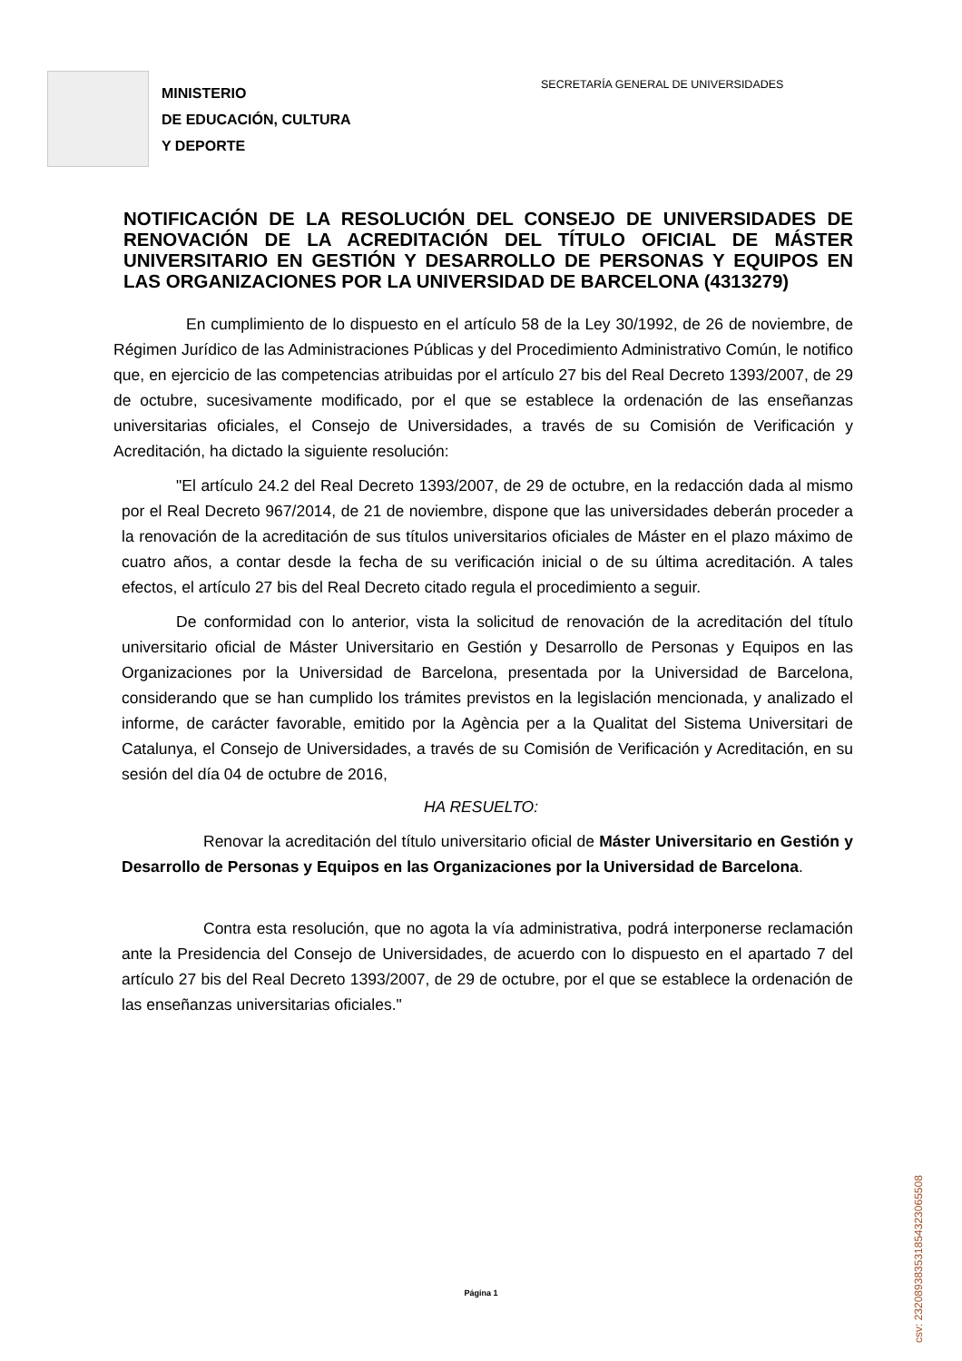MINISTERIO
DE EDUCACIÓN, CULTURA
Y DEPORTE
SECRETARÍA GENERAL DE UNIVERSIDADES
NOTIFICACIÓN DE LA RESOLUCIÓN DEL CONSEJO DE UNIVERSIDADES DE RENOVACIÓN DE LA ACREDITACIÓN DEL TÍTULO OFICIAL DE MÁSTER UNIVERSITARIO EN GESTIÓN Y DESARROLLO DE PERSONAS Y EQUIPOS EN LAS ORGANIZACIONES POR LA UNIVERSIDAD DE BARCELONA (4313279)
En cumplimiento de lo dispuesto en el artículo 58 de la Ley 30/1992, de 26 de noviembre, de Régimen Jurídico de las Administraciones Públicas y del Procedimiento Administrativo Común, le notifico que, en ejercicio de las competencias atribuidas por el artículo 27 bis del Real Decreto 1393/2007, de 29 de octubre, sucesivamente modificado, por el que se establece la ordenación de las enseñanzas universitarias oficiales, el Consejo de Universidades, a través de su Comisión de Verificación y Acreditación, ha dictado la siguiente resolución:
"El artículo 24.2 del Real Decreto 1393/2007, de 29 de octubre, en la redacción dada al mismo por el Real Decreto 967/2014, de 21 de noviembre, dispone que las universidades deberán proceder a la renovación de la acreditación de sus títulos universitarios oficiales de Máster en el plazo máximo de cuatro años, a contar desde la fecha de su verificación inicial o de su última acreditación. A tales efectos, el artículo 27 bis del Real Decreto citado regula el procedimiento a seguir.
De conformidad con lo anterior, vista la solicitud de renovación de la acreditación del título universitario oficial de Máster Universitario en Gestión y Desarrollo de Personas y Equipos en las Organizaciones por la Universidad de Barcelona, presentada por la Universidad de Barcelona, considerando que se han cumplido los trámites previstos en la legislación mencionada, y analizado el informe, de carácter favorable, emitido por la Agència per a la Qualitat del Sistema Universitari de Catalunya, el Consejo de Universidades, a través de su Comisión de Verificación y Acreditación, en su sesión del día 04 de octubre de 2016,
HA RESUELTO:
Renovar la acreditación del título universitario oficial de Máster Universitario en Gestión y Desarrollo de Personas y Equipos en las Organizaciones por la Universidad de Barcelona.
Contra esta resolución, que no agota la vía administrativa, podrá interponerse reclamación ante la Presidencia del Consejo de Universidades, de acuerdo con lo dispuesto en el apartado 7 del artículo 27 bis del Real Decreto 1393/2007, de 29 de octubre, por el que se establece la ordenación de las enseñanzas universitarias oficiales."
Página 1
csv: 232089383531854323065508